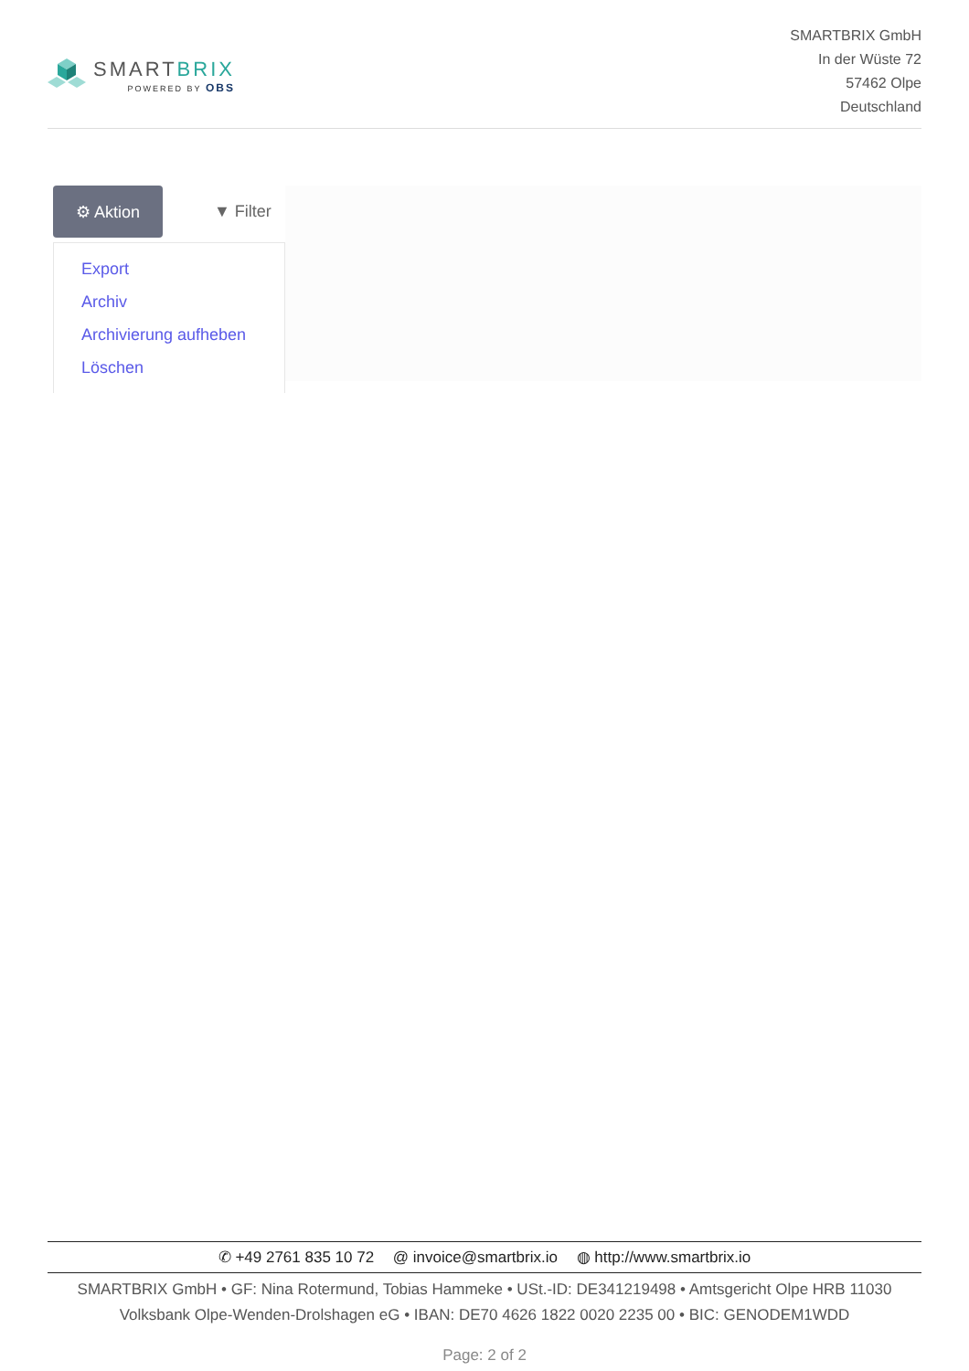SMARTBRIX
POWERED BY OBS
SMARTBRIX GmbH
In der Wüste 72
57462 Olpe
Deutschland
⚙ Aktion
▼ Filter
Export
Archiv
Archivierung aufheben
Löschen
✆ +49 2761 835 10 72 @ invoice@smartbrix.io ◍ http://www.smartbrix.io
SMARTBRIX GmbH • GF: Nina Rotermund, Tobias Hammeke • USt.-ID: DE341219498 • Amtsgericht Olpe HRB 11030
Volksbank Olpe-Wenden-Drolshagen eG • IBAN: DE70 4626 1822 0020 2235 00 • BIC: GENODEM1WDD
Page: 2 of 2